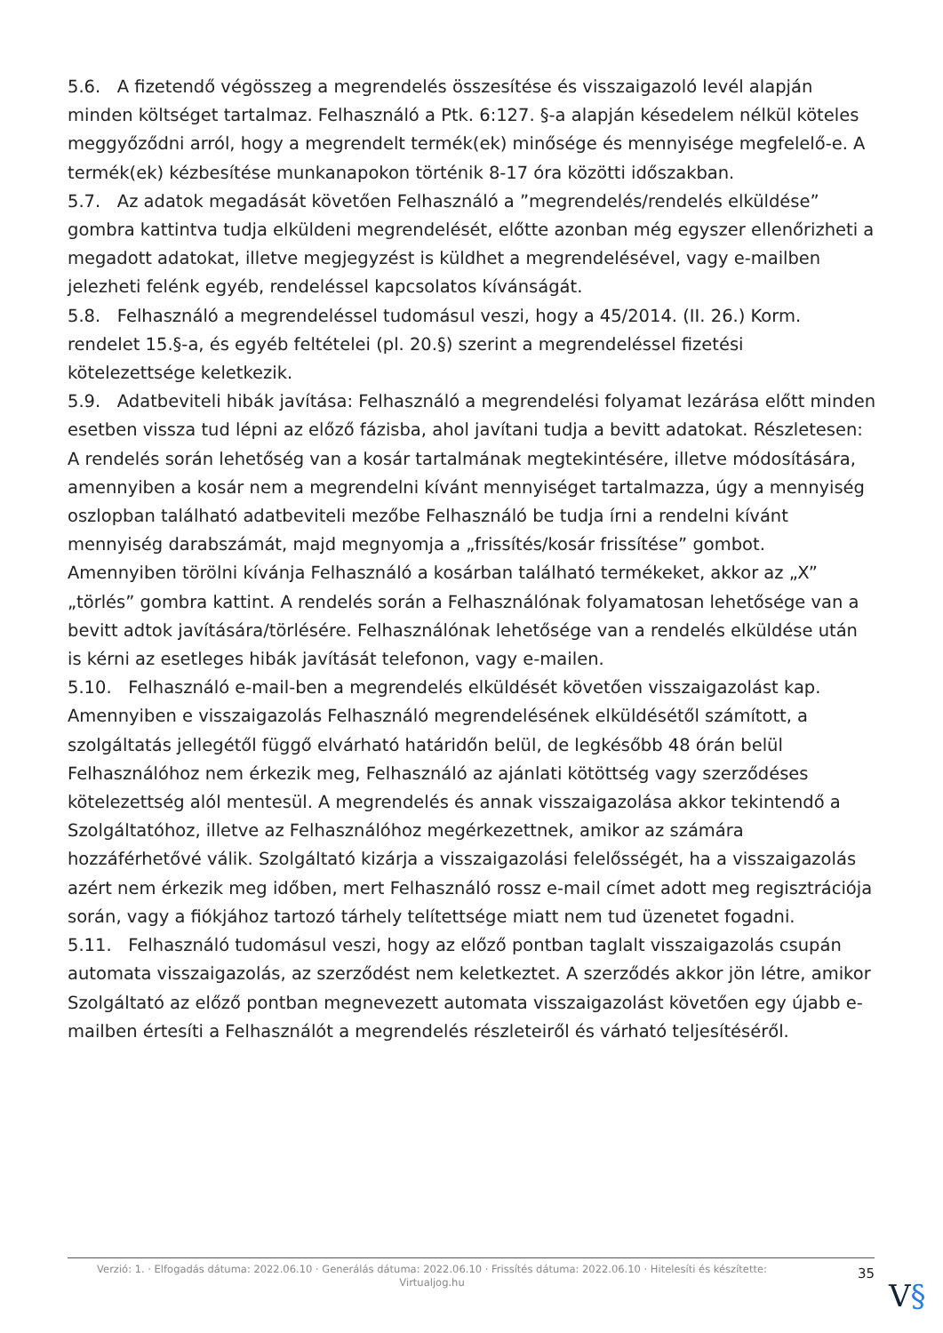5.6. A fizetendő végösszeg a megrendelés összesítése és visszaigazoló levél alapján minden költséget tartalmaz. Felhasználó a Ptk. 6:127. §-a alapján késedelem nélkül köteles meggyőződni arról, hogy a megrendelt termék(ek) minősége és mennyisége megfelelő-e. A termék(ek) kézbesítése munkanapokon történik 8-17 óra közötti időszakban.
5.7. Az adatok megadását követően Felhasználó a ”megrendelés/rendelés elküldése” gombra kattintva tudja elküldeni megrendelését, előtte azonban még egyszer ellenőrizheti a megadott adatokat, illetve megjegyzést is küldhet a megrendelésével, vagy e-mailben jelezheti felénk egyéb, rendeléssel kapcsolatos kívánságát.
5.8. Felhasználó a megrendeléssel tudomásul veszi, hogy a 45/2014. (II. 26.) Korm. rendelet 15.§-a, és egyéb feltételei (pl. 20.§) szerint a megrendeléssel fizetési kötelezettsége keletkezik.
5.9. Adatbeviteli hibák javítása: Felhasználó a megrendelési folyamat lezárása előtt minden esetben vissza tud lépni az előző fázisba, ahol javítani tudja a bevitt adatokat. Részletesen: A rendelés során lehetőség van a kosár tartalmának megtekintésére, illetve módosítására, amennyiben a kosár nem a megrendelni kívánt mennyiséget tartalmazza, úgy a mennyiség oszlopban található adatbeviteli mezőbe Felhasználó be tudja írni a rendelni kívánt mennyiség darabszámát, majd megnyomja a „frissítés/kosár frissítése” gombot. Amennyiben törölni kívánja Felhasználó a kosárban található termékeket, akkor az „X” „törlés” gombra kattint. A rendelés során a Felhasználónak folyamatosan lehetősége van a bevitt adtok javítására/törlésére. Felhasználónak lehetősége van a rendelés elküldése után is kérni az esetleges hibák javítását telefonon, vagy e-mailen.
5.10. Felhasználó e-mail-ben a megrendelés elküldését követően visszaigazolást kap. Amennyiben e visszaigazolás Felhasználó megrendelésének elküldésétől számított, a szolgáltatás jellegétől függő elvárható határidőn belül, de legkésőbb 48 órán belül Felhasználóhoz nem érkezik meg, Felhasználó az ajánlati kötöttség vagy szerződéses kötelezettség alól mentesül. A megrendelés és annak visszaigazolása akkor tekintendő a Szolgáltatóhoz, illetve az Felhasználóhoz megérkezettnek, amikor az számára hozzáférhetővé válik. Szolgáltató kizárja a visszaigazolási felelősségét, ha a visszaigazolás azért nem érkezik meg időben, mert Felhasználó rossz e-mail címet adott meg regisztrációja során, vagy a fiókjához tartozó tárhely telítettsége miatt nem tud üzenetet fogadni.
5.11. Felhasználó tudomásul veszi, hogy az előző pontban taglalt visszaigazolás csupán automata visszaigazolás, az szerződést nem keletkeztet. A szerződés akkor jön létre, amikor Szolgáltató az előző pontban megnevezett automata visszaigazolást követően egy újabb e-mailben értesíti a Felhasználót a megrendelés részleteiről és várható teljesítéséről.
Verzió: 1. · Elfogadás dátuma: 2022.06.10 · Generálás dátuma: 2022.06.10 · Frissítés dátuma: 2022.06.10 · Hitelesíti és készítette: Virtualjog.hu
35
V§